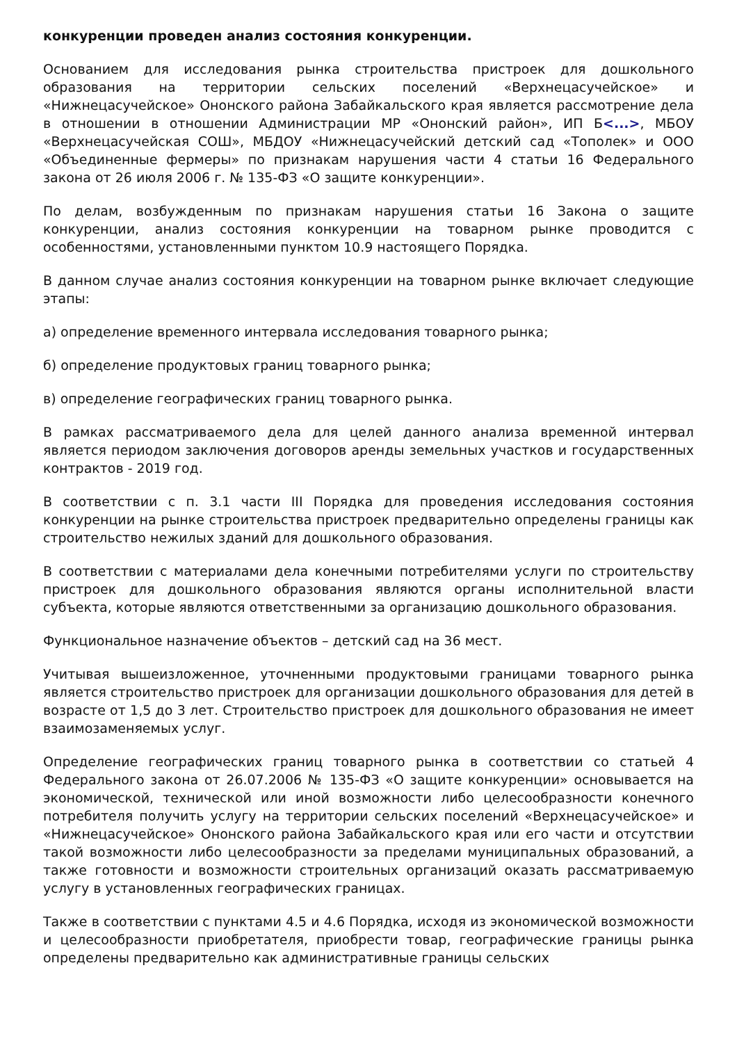конкуренции проведен анализ состояния конкуренции.
Основанием для исследования рынка строительства пристроек для дошкольного образования на территории сельских поселений «Верхнецасучейское» и «Нижнецасучейское» Ононского района Забайкальского края является рассмотрение дела в отношении в отношении Администрации МР «Ононский район», ИП Б<...>, МБОУ «Верхнецасучейская СОШ», МБДОУ «Нижнецасучейский детский сад «Тополек» и ООО «Объединенные фермеры» по признакам нарушения части 4 статьи 16 Федерального закона от 26 июля 2006 г. № 135-ФЗ «О защите конкуренции».
По делам, возбужденным по признакам нарушения статьи 16 Закона о защите конкуренции, анализ состояния конкуренции на товарном рынке проводится с особенностями, установленными пунктом 10.9 настоящего Порядка.
В данном случае анализ состояния конкуренции на товарном рынке включает следующие этапы:
а) определение временного интервала исследования товарного рынка;
б) определение продуктовых границ товарного рынка;
в) определение географических границ товарного рынка.
В рамках рассматриваемого дела для целей данного анализа временной интервал является периодом заключения договоров аренды земельных участков и государственных контрактов - 2019 год.
В соответствии с п. 3.1 части III Порядка для проведения исследования состояния конкуренции на рынке строительства пристроек предварительно определены границы как строительство нежилых зданий для дошкольного образования.
В соответствии с материалами дела конечными потребителями услуги по строительству пристроек для дошкольного образования являются органы исполнительной власти субъекта, которые являются ответственными за организацию дошкольного образования.
Функциональное назначение объектов – детский сад на 36 мест.
Учитывая вышеизложенное, уточненными продуктовыми границами товарного рынка является строительство пристроек для организации дошкольного образования для детей в возрасте от 1,5 до 3 лет. Строительство пристроек для дошкольного образования не имеет взаимозаменяемых услуг.
Определение географических границ товарного рынка в соответствии со статьей 4 Федерального закона от 26.07.2006 № 135-ФЗ «О защите конкуренции» основывается на экономической, технической или иной возможности либо целесообразности конечного потребителя получить услугу на территории сельских поселений «Верхнецасучейское» и «Нижнецасучейское» Ононского района Забайкальского края или его части и отсутствии такой возможности либо целесообразности за пределами муниципальных образований, а также готовности и возможности строительных организаций оказать рассматриваемую услугу в установленных географических границах.
Также в соответствии с пунктами 4.5 и 4.6 Порядка, исходя из экономической возможности и целесообразности приобретателя, приобрести товар, географические границы рынка определены предварительно как административные границы сельских